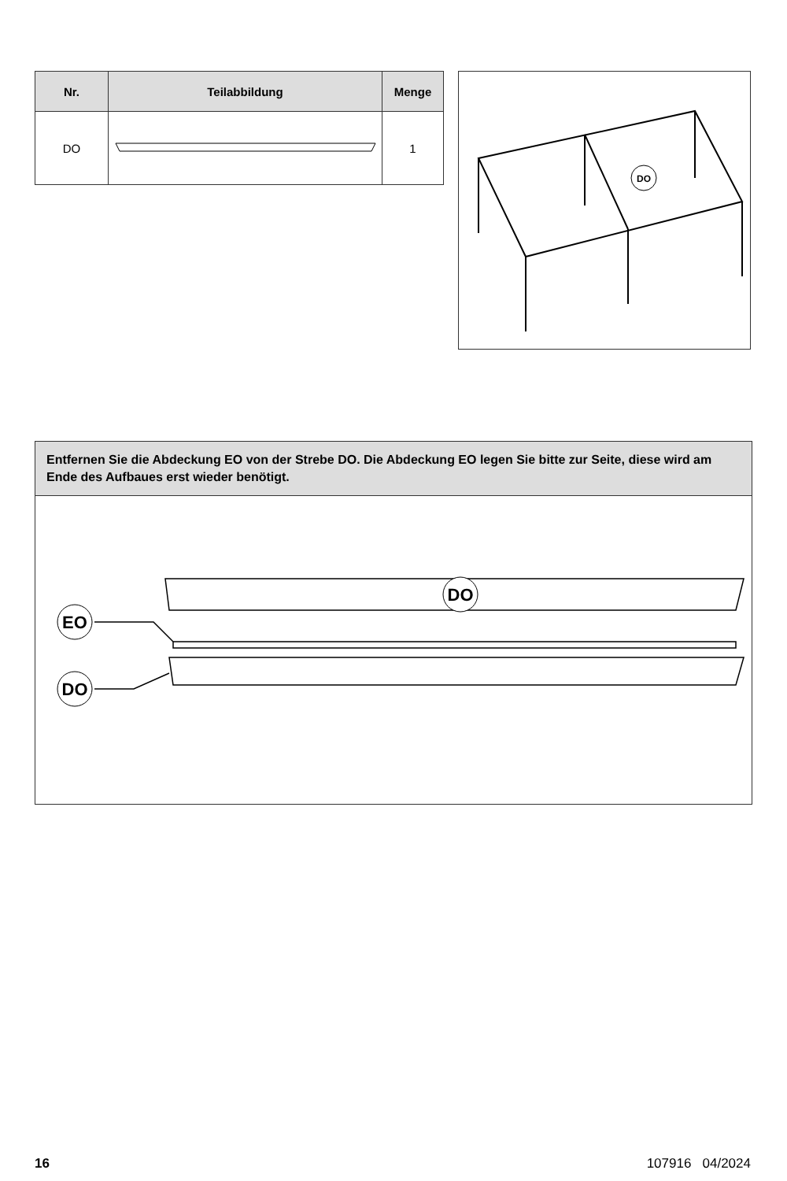| Nr. | Teilabbildung | Menge |
| --- | --- | --- |
| DO | | 1 |
DO
Entfernen Sie die Abdeckung EO von der Strebe DO. Die Abdeckung EO legen Sie bitte zur Seite, diese wird am Ende des Aufbaues erst wieder benötigt.
DO
EO
DO
16 107916 04/2024